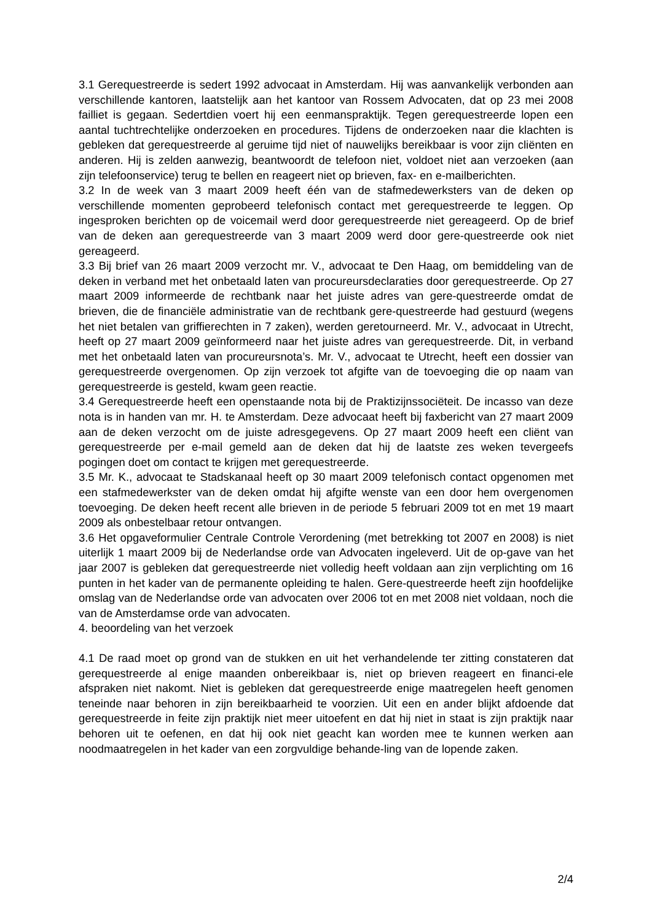3.1 Gerequestreerde is sedert 1992 advocaat in Amsterdam. Hij was aanvankelijk verbonden aan verschillende kantoren, laatstelijk aan het kantoor van Rossem Advocaten, dat op 23 mei 2008 failliet is gegaan. Sedertdien voert hij een eenmanspraktijk. Tegen gerequestreerde lopen een aantal tuchtrechtelijke onderzoeken en procedures. Tijdens de onderzoeken naar die klachten is gebleken dat gerequestreerde al geruime tijd niet of nauwelijks bereikbaar is voor zijn cliënten en anderen. Hij is zelden aanwezig, beantwoordt de telefoon niet, voldoet niet aan verzoeken (aan zijn telefoonservice) terug te bellen en reageert niet op brieven, fax- en e-mailberichten.
3.2 In de week van 3 maart 2009 heeft één van de stafmedewerksters van de deken op verschillende momenten geprobeerd telefonisch contact met gerequestreerde te leggen. Op ingesproken berichten op de voicemail werd door gerequestreerde niet gereageerd. Op de brief van de deken aan gerequestreerde van 3 maart 2009 werd door gere-questreerde ook niet gereageerd.
3.3 Bij brief van 26 maart 2009 verzocht mr. V., advocaat te Den Haag, om bemiddeling van de deken in verband met het onbetaald laten van procureursdeclaraties door gerequestreerde. Op 27 maart 2009 informeerde de rechtbank naar het juiste adres van gere-questreerde omdat de brieven, die de financiële administratie van de rechtbank gere-questreerde had gestuurd (wegens het niet betalen van griffierechten in 7 zaken), werden geretourneerd. Mr. V., advocaat in Utrecht, heeft op 27 maart 2009 geïnformeerd naar het juiste adres van gerequestreerde. Dit, in verband met het onbetaald laten van procureursnota’s. Mr. V., advocaat te Utrecht, heeft een dossier van gerequestreerde overgenomen. Op zijn verzoek tot afgifte van de toevoeging die op naam van gerequestreerde is gesteld, kwam geen reactie.
3.4 Gerequestreerde heeft een openstaande nota bij de Praktizijnssociëteit. De incasso van deze nota is in handen van mr. H. te Amsterdam. Deze advocaat heeft bij faxbericht van 27 maart 2009 aan de deken verzocht om de juiste adresgegevens. Op 27 maart 2009 heeft een cliënt van gerequestreerde per e-mail gemeld aan de deken dat hij de laatste zes weken tevergeefs pogingen doet om contact te krijgen met gerequestreerde.
3.5 Mr. K., advocaat te Stadskanaal heeft op 30 maart 2009 telefonisch contact opgenomen met een stafmedewerkster van de deken omdat hij afgifte wenste van een door hem overgenomen toevoeging. De deken heeft recent alle brieven in de periode 5 februari 2009 tot en met 19 maart 2009 als onbestelbaar retour ontvangen.
3.6 Het opgaveformulier Centrale Controle Verordening (met betrekking tot 2007 en 2008) is niet uiterlijk 1 maart 2009 bij de Nederlandse orde van Advocaten ingeleverd. Uit de op-gave van het jaar 2007 is gebleken dat gerequestreerde niet volledig heeft voldaan aan zijn verplichting om 16 punten in het kader van de permanente opleiding te halen. Gere-questreerde heeft zijn hoofdelijke omslag van de Nederlandse orde van advocaten over 2006 tot en met 2008 niet voldaan, noch die van de Amsterdamse orde van advocaten.
4. beoordeling van het verzoek
4.1 De raad moet op grond van de stukken en uit het verhandelende ter zitting constateren dat gerequestreerde al enige maanden onbereikbaar is, niet op brieven reageert en financi-ele afspraken niet nakomt. Niet is gebleken dat gerequestreerde enige maatregelen heeft genomen teneinde naar behoren in zijn bereikbaarheid te voorzien. Uit een en ander blijkt afdoende dat gerequestreerde in feite zijn praktijk niet meer uitoefent en dat hij niet in staat is zijn praktijk naar behoren uit te oefenen, en dat hij ook niet geacht kan worden mee te kunnen werken aan noodmaatregelen in het kader van een zorgvuldige behande-ling van de lopende zaken.
2/4